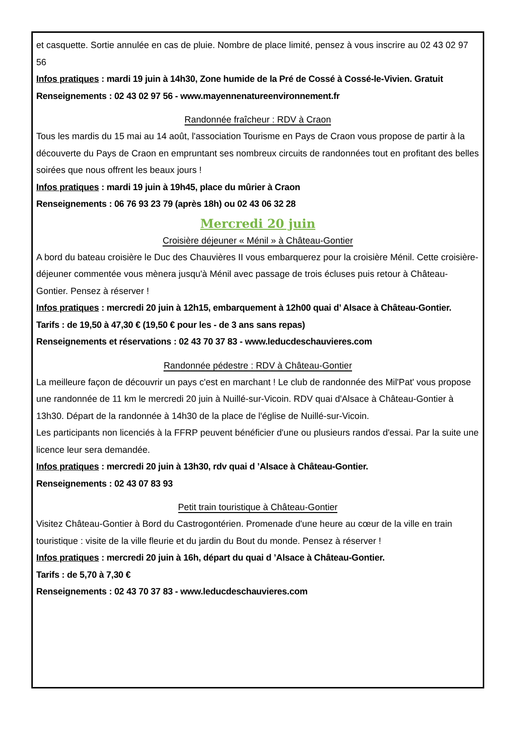et casquette. Sortie annulée en cas de pluie. Nombre de place limité, pensez à vous inscrire au 02 43 02 97 56
Infos pratiques : mardi 19 juin à 14h30, Zone humide de la Pré de Cossé à Cossé-le-Vivien. Gratuit Renseignements : 02 43 02 97 56 - www.mayennenatureenvironnement.fr
Randonnée fraîcheur : RDV à Craon
Tous les mardis du 15 mai au 14 août, l'association Tourisme en Pays de Craon vous propose de partir à la découverte du Pays de Craon en empruntant ses nombreux circuits de randonnées tout en profitant des belles soirées que nous offrent les beaux jours !
Infos pratiques : mardi 19 juin à 19h45, place du mûrier à Craon
Renseignements : 06 76 93 23 79 (après 18h) ou 02 43 06 32 28
Mercredi 20 juin
Croisière déjeuner « Ménil » à Château-Gontier
A bord du bateau croisière le Duc des Chauvières II vous embarquerez pour la croisière Ménil. Cette croisière- déjeuner commentée vous mènera jusqu'à Ménil avec passage de trois écluses puis retour à Château- Gontier. Pensez à réserver !
Infos pratiques : mercredi 20 juin à 12h15, embarquement à 12h00 quai d’ Alsace à Château-Gontier.
Tarifs : de 19,50 à 47,30 € (19,50 € pour les - de 3 ans sans repas)
Renseignements et réservations : 02 43 70 37 83 - www.leducdeschauvieres.com
Randonnée pédestre : RDV à Château-Gontier
La meilleure façon de découvrir un pays c'est en marchant ! Le club de randonnée des Mil'Pat' vous propose une randonnée de 11 km le mercredi 20 juin à Nuillé-sur-Vicoin. RDV quai d'Alsace à Château-Gontier à 13h30. Départ de la randonnée à 14h30 de la place de l'église de Nuillé-sur-Vicoin.
Les participants non licenciés à la FFRP peuvent bénéficier d'une ou plusieurs randos d'essai. Par la suite une licence leur sera demandée.
Infos pratiques : mercredi 20 juin à 13h30, rdv quai d ’Alsace à Château-Gontier.
Renseignements : 02 43 07 83 93
Petit train touristique à Château-Gontier
Visitez Château-Gontier à Bord du Castrogontérien. Promenade d'une heure au cœur de la ville en train touristique : visite de la ville fleurie et du jardin du Bout du monde. Pensez à réserver !
Infos pratiques : mercredi 20 juin à 16h, départ du quai d ’Alsace à Château-Gontier.
Tarifs : de 5,70 à 7,30 €
Renseignements : 02 43 70 37 83 - www.leducdeschauvieres.com